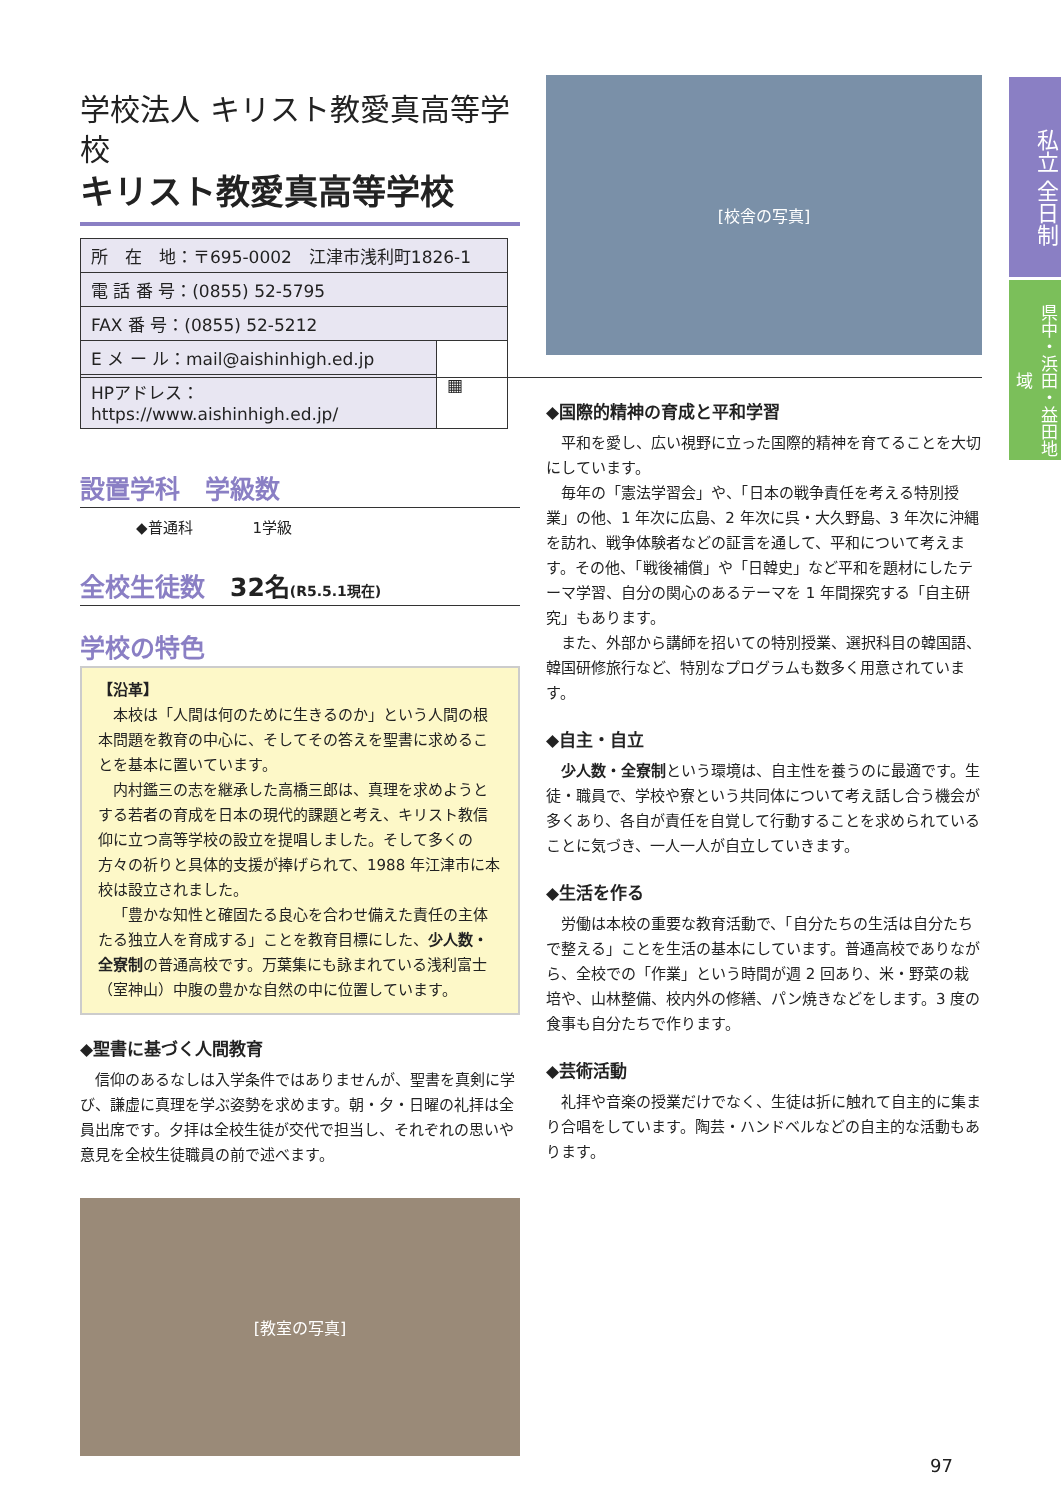私立 全日制
県中・浜田・益田地域
学校法人 キリスト教愛真高等学校
キリスト教愛真高等学校
| 所 在 地：〒695-0002 江津市浅利町1826-1 | |
| 電 話 番 号：(0855) 52-5795 | |
| FAX 番 号：(0855) 52-5212 | |
| E メ ー ル：mail@aishinhigh.ed.jp | ▦ |
| HPアドレス：https://www.aishinhigh.ed.jp/ | |
設置学科　学級数
◆普通科　　　　1学級
全校生徒数　32名(R5.5.1現在)
学校の特色
【沿革】
本校は「人間は何のために生きるのか」という人間の根本問題を教育の中心に、そしてその答えを聖書に求めることを基本に置いています。
内村鑑三の志を継承した高橋三郎は、真理を求めようとする若者の育成を日本の現代的課題と考え、キリスト教信仰に立つ高等学校の設立を提唱しました。そして多くの方々の祈りと具体的支援が捧げられて、1988 年江津市に本校は設立されました。
「豊かな知性と確固たる良心を合わせ備えた責任の主体たる独立人を育成する」ことを教育目標にした、少人数・全寮制の普通高校です。万葉集にも詠まれている浅利富士（室神山）中腹の豊かな自然の中に位置しています。
◆聖書に基づく人間教育
信仰のあるなしは入学条件ではありませんが、聖書を真剣に学び、謙虚に真理を学ぶ姿勢を求めます。朝・夕・日曜の礼拝は全員出席です。夕拝は全校生徒が交代で担当し、それぞれの思いや意見を全校生徒職員の前で述べます。
[教室の写真]
[校舎の写真]
◆国際的精神の育成と平和学習
平和を愛し、広い視野に立った国際的精神を育てることを大切にしています。
毎年の「憲法学習会」や、「日本の戦争責任を考える特別授業」の他、1 年次に広島、2 年次に呉・大久野島、3 年次に沖縄を訪れ、戦争体験者などの証言を通して、平和について考えます。その他、「戦後補償」や「日韓史」など平和を題材にしたテーマ学習、自分の関心のあるテーマを 1 年間探究する「自主研究」もあります。
また、外部から講師を招いての特別授業、選択科目の韓国語、韓国研修旅行など、特別なプログラムも数多く用意されています。
◆自主・自立
少人数・全寮制という環境は、自主性を養うのに最適です。生徒・職員で、学校や寮という共同体について考え話し合う機会が多くあり、各自が責任を自覚して行動することを求められていることに気づき、一人一人が自立していきます。
◆生活を作る
労働は本校の重要な教育活動で、「自分たちの生活は自分たちで整える」ことを生活の基本にしています。普通高校でありながら、全校での「作業」という時間が週 2 回あり、米・野菜の栽培や、山林整備、校内外の修繕、パン焼きなどをします。3 度の食事も自分たちで作ります。
◆芸術活動
礼拝や音楽の授業だけでなく、生徒は折に触れて自主的に集まり合唱をしています。陶芸・ハンドベルなどの自主的な活動もあります。
97